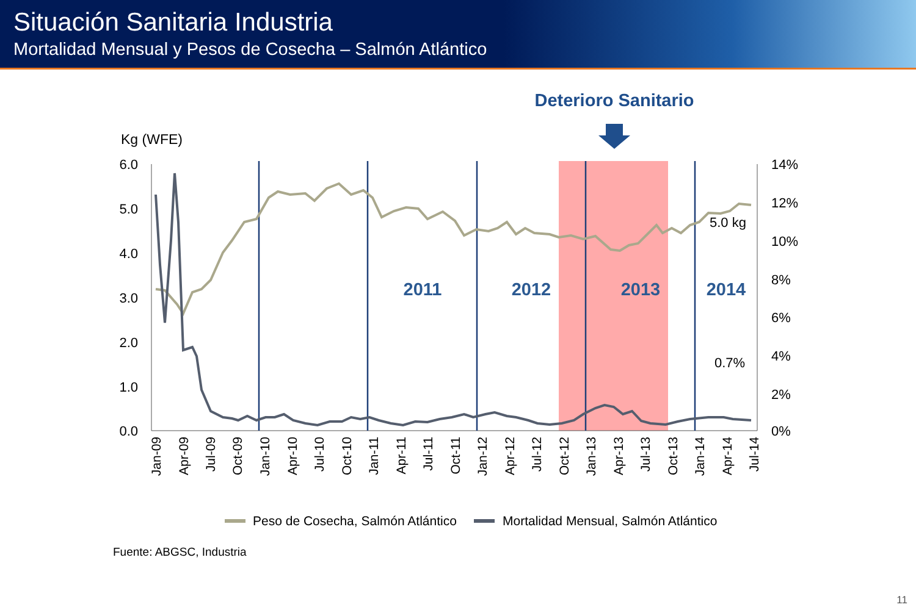Situación Sanitaria Industria
Mortalidad Mensual y Pesos de Cosecha – Salmón Atlántico
Deterioro Sanitario
Kg (WFE)
6.0
5.0
4.0
3.0
2.0
1.0
0.0
14%
12%
10%
8%
6%
4%
2%
0%
2011
2012
2013
2014
5.0 kg
0.7%
Jan-09
Apr-09
Jul-09
Oct-09
Jan-10
Apr-10
Jul-10
Oct-10
Jan-11
Apr-11
Jul-11
Oct-11
Jan-12
Apr-12
Jul-12
Oct-12
Jan-13
Apr-13
Jul-13
Oct-13
Jan-14
Apr-14
Jul-14
Peso de Cosecha, Salmón Atlántico
Mortalidad Mensual, Salmón Atlántico
Fuente: ABGSC, Industria
11